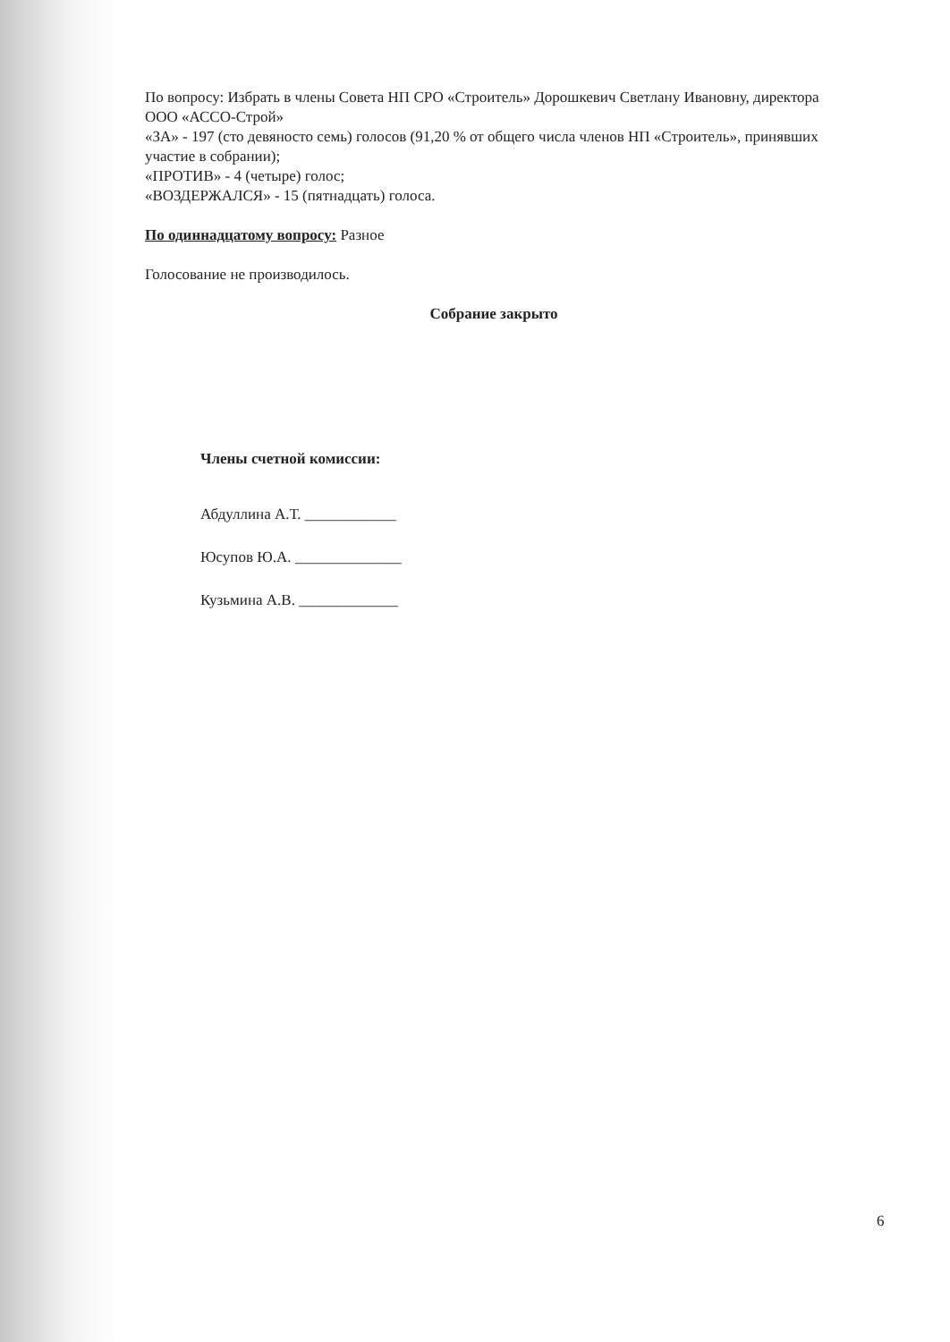По вопросу: Избрать в члены Совета НП СРО «Строитель» Дорошкевич Светлану Ивановну, директора ООО «АССО-Строй»
«ЗА» - 197 (сто девяносто семь) голосов (91,20 % от общего числа членов НП «Строитель», принявших участие в собрании);
«ПРОТИВ» - 4 (четыре) голос;
«ВОЗДЕРЖАЛСЯ» - 15 (пятнадцать) голоса.
По одиннадцатому вопросу: Разное
Голосование не производилось.
Собрание закрыто
Члены счетной комиссии:
Абдуллина А.Т. ____________
Юсупов Ю.А. ______________
Кузьмина А.В. _____________
6